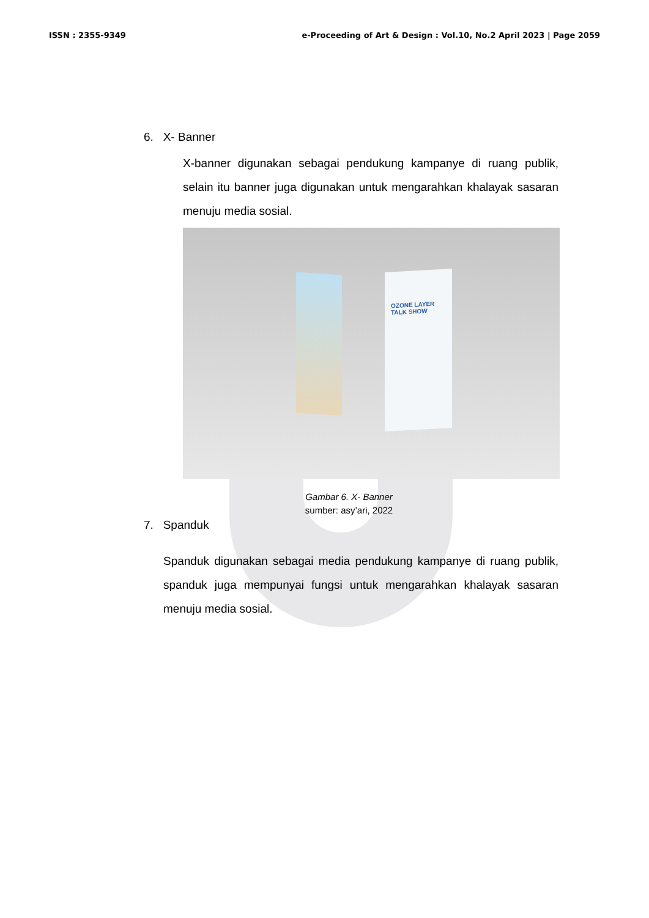ISSN : 2355-9349 e-Proceeding of Art & Design : Vol.10, No.2 April 2023 | Page 2059
6. X- Banner
X-banner digunakan sebagai pendukung kampanye di ruang publik, selain itu banner juga digunakan untuk mengarahkan khalayak sasaran menuju media sosial.
OZONE LAYER
TALK SHOW
Gambar 6. X- Banner
sumber: asy’ari, 2022
7. Spanduk
Spanduk digunakan sebagai media pendukung kampanye di ruang publik, spanduk juga mempunyai fungsi untuk mengarahkan khalayak sasaran menuju media sosial.